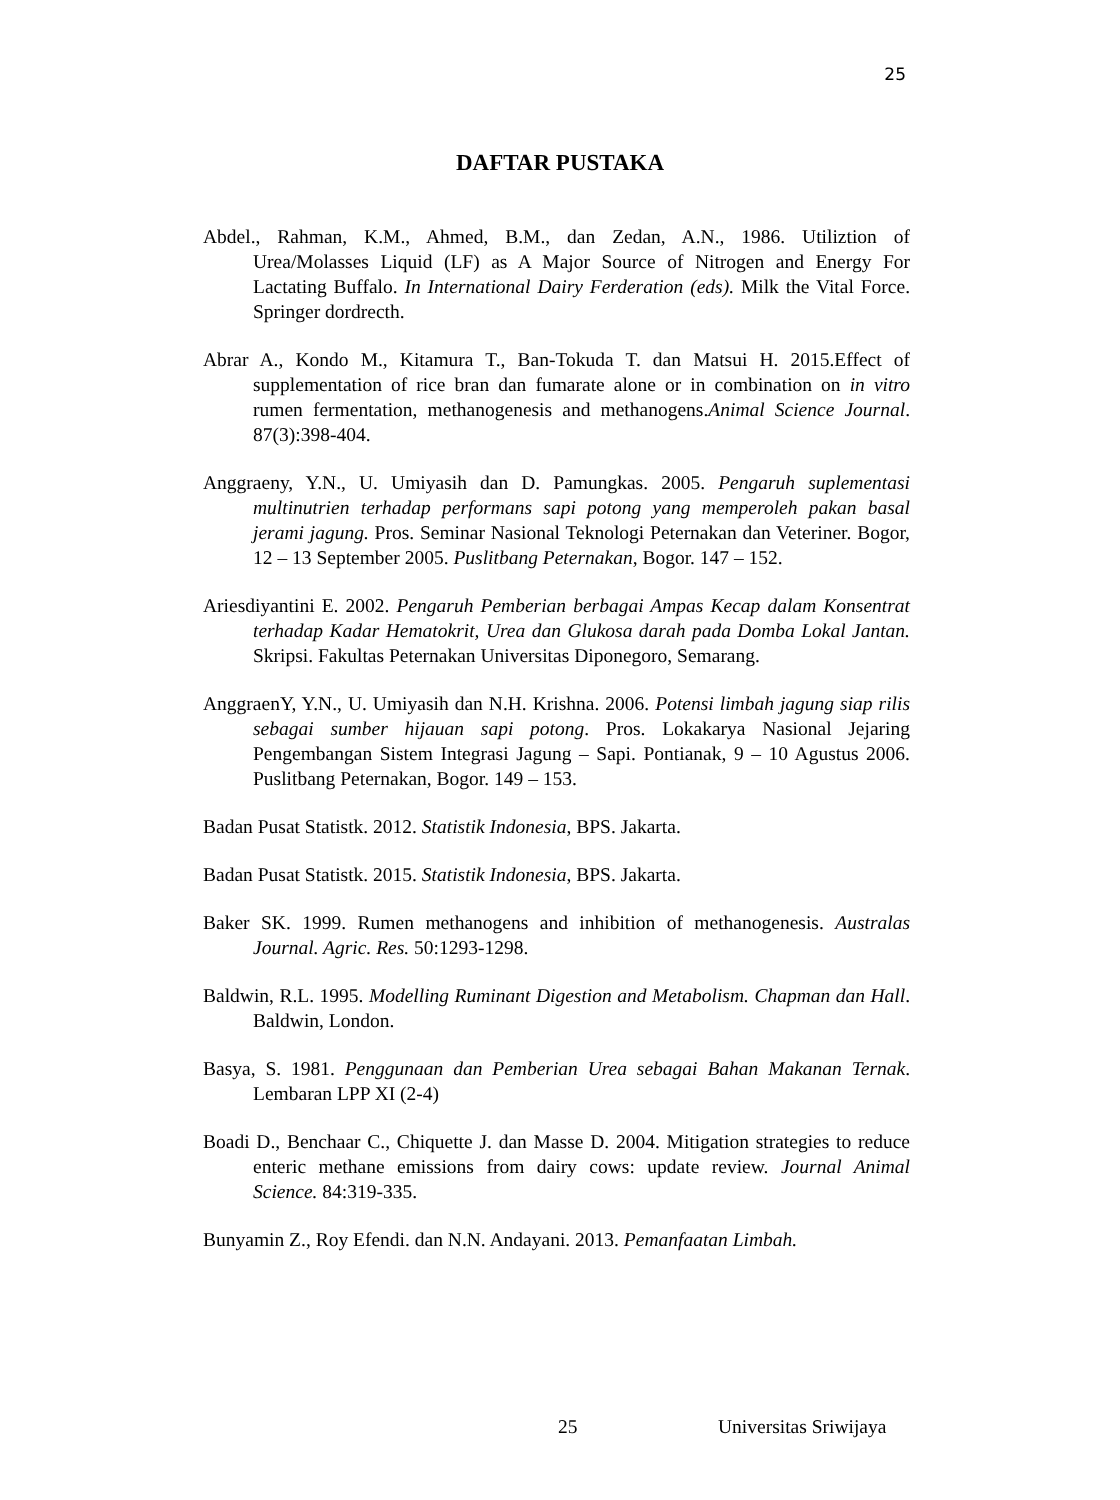25
DAFTAR PUSTAKA
Abdel., Rahman, K.M., Ahmed, B.M., dan Zedan, A.N., 1986. Utiliztion of Urea/Molasses Liquid (LF) as A Major Source of Nitrogen and Energy For Lactating Buffalo. In International Dairy Ferderation (eds). Milk the Vital Force. Springer dordrecth.
Abrar A., Kondo M., Kitamura T., Ban-Tokuda T. dan Matsui H. 2015.Effect of supplementation of rice bran dan fumarate alone or in combination on in vitro rumen fermentation, methanogenesis and methanogens.Animal Science Journal. 87(3):398-404.
Anggraeny, Y.N., U. Umiyasih dan D. Pamungkas. 2005. Pengaruh suplementasi multinutrien terhadap performans sapi potong yang memperoleh pakan basal jerami jagung. Pros. Seminar Nasional Teknologi Peternakan dan Veteriner. Bogor, 12 – 13 September 2005. Puslitbang Peternakan, Bogor. 147 – 152.
Ariesdiyantini E. 2002. Pengaruh Pemberian berbagai Ampas Kecap dalam Konsentrat terhadap Kadar Hematokrit, Urea dan Glukosa darah pada Domba Lokal Jantan. Skripsi. Fakultas Peternakan Universitas Diponegoro, Semarang.
AnggraenY, Y.N., U. Umiyasih dan N.H. Krishna. 2006. Potensi limbah jagung siap rilis sebagai sumber hijauan sapi potong. Pros. Lokakarya Nasional Jejaring Pengembangan Sistem Integrasi Jagung – Sapi. Pontianak, 9 – 10 Agustus 2006. Puslitbang Peternakan, Bogor. 149 – 153.
Badan Pusat Statistk. 2012. Statistik Indonesia, BPS. Jakarta.
Badan Pusat Statistk. 2015. Statistik Indonesia, BPS. Jakarta.
Baker SK. 1999. Rumen methanogens and inhibition of methanogenesis. Australas Journal. Agric. Res. 50:1293-1298.
Baldwin, R.L. 1995. Modelling Ruminant Digestion and Metabolism. Chapman dan Hall. Baldwin, London.
Basya, S. 1981. Penggunaan dan Pemberian Urea sebagai Bahan Makanan Ternak. Lembaran LPP XI (2-4)
Boadi D., Benchaar C., Chiquette J. dan Masse D. 2004. Mitigation strategies to reduce enteric methane emissions from dairy cows: update review. Journal Animal Science. 84:319-335.
Bunyamin Z., Roy Efendi. dan N.N. Andayani. 2013. Pemanfaatan Limbah.
25 Universitas Sriwijaya